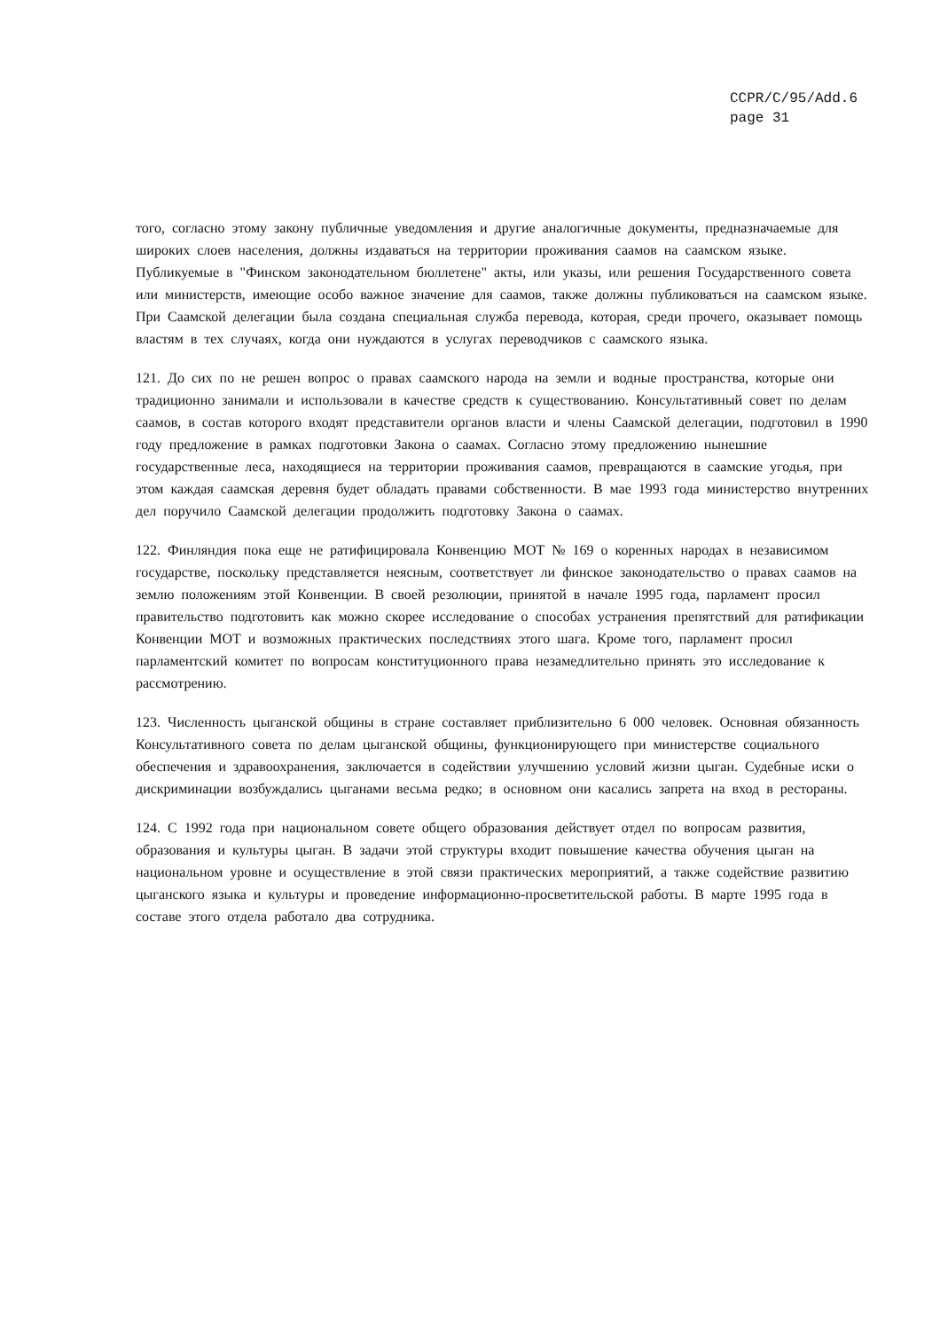CCPR/C/95/Add.6
page 31
того, согласно этому закону публичные уведомления и другие аналогичные документы, предназначаемые для широких слоев населения, должны издаваться на территории проживания саамов на саамском языке. Публикуемые в "Финском законодательном бюллетене" акты, или указы, или решения Государственного совета или министерств, имеющие особо важное значение для саамов, также должны публиковаться на саамском языке. При Саамской делегации была создана специальная служба перевода, которая, среди прочего, оказывает помощь властям в тех случаях, когда они нуждаются в услугах переводчиков с саамского языка.
121. До сих по не решен вопрос о правах саамского народа на земли и водные пространства, которые они традиционно занимали и использовали в качестве средств к существованию. Консультативный совет по делам саамов, в состав которого входят представители органов власти и члены Саамской делегации, подготовил в 1990 году предложение в рамках подготовки Закона о саамах. Согласно этому предложению нынешние государственные леса, находящиеся на территории проживания саамов, превращаются в саамские угодья, при этом каждая саамская деревня будет обладать правами собственности. В мае 1993 года министерство внутренних дел поручило Саамской делегации продолжить подготовку Закона о саамах.
122. Финляндия пока еще не ратифицировала Конвенцию МОТ № 169 о коренных народах в независимом государстве, поскольку представляется неясным, соответствует ли финское законодательство о правах саамов на землю положениям этой Конвенции. В своей резолюции, принятой в начале 1995 года, парламент просил правительство подготовить как можно скорее исследование о способах устранения препятствий для ратификации Конвенции МОТ и возможных практических последствиях этого шага. Кроме того, парламент просил парламентский комитет по вопросам конституционного права незамедлительно принять это исследование к рассмотрению.
123. Численность цыганской общины в стране составляет приблизительно 6 000 человек. Основная обязанность Консультативного совета по делам цыганской общины, функционирующего при министерстве социального обеспечения и здравоохранения, заключается в содействии улучшению условий жизни цыган. Судебные иски о дискриминации возбуждались цыганами весьма редко; в основном они касались запрета на вход в рестораны.
124. С 1992 года при национальном совете общего образования действует отдел по вопросам развития, образования и культуры цыган. В задачи этой структуры входит повышение качества обучения цыган на национальном уровне и осуществление в этой связи практических мероприятий, а также содействие развитию цыганского языка и культуры и проведение информационно-просветительской работы. В марте 1995 года в составе этого отдела работало два сотрудника.